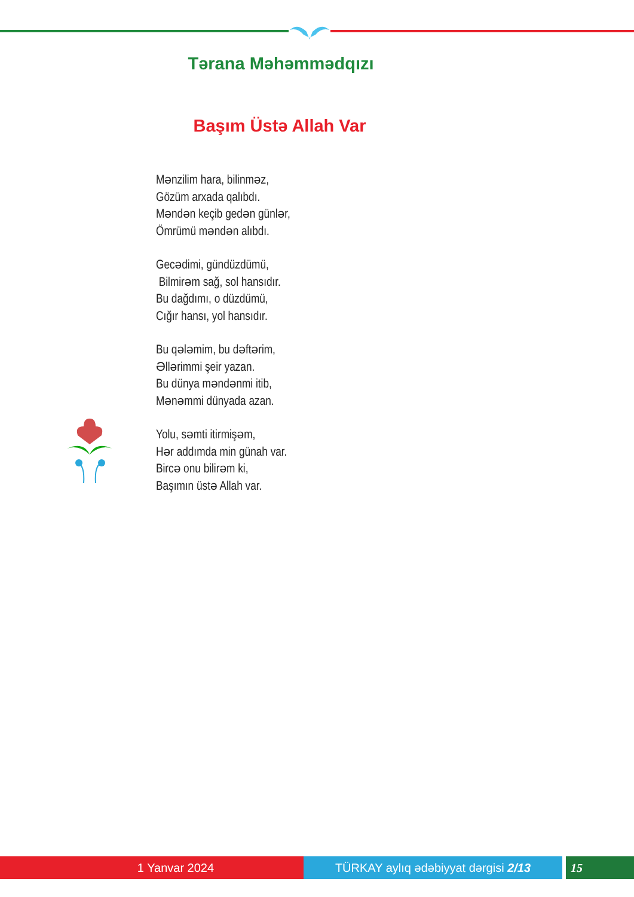Tərana Məhəmmədqızı
Başım Üstə Allah Var
Mənzilim hara, bilinməz,
Gözüm arxada qalıbdı.
Məndən keçib gedən günlər,
Ömrümü məndən alıbdı.
Gecədimi, gündüzdümü,
Bilmirəm sağ, sol hansıdır.
Bu dağdımı, o düzdümü,
Cığır hansı, yol hansıdır.
Bu qələmim, bu dəftərim,
Əllərimmi şeir yazan.
Bu dünya məndənmi itib,
Mənəmmi dünyada azan.
Yolu, səmti itirmişəm,
Hər addımda min günah var.
Bircə onu bilirəm ki,
Başımın üstə Allah var.
1 Yanvar 2024 TÜRKAY aylıq ədəbiyyat dərgisi 2/13 15